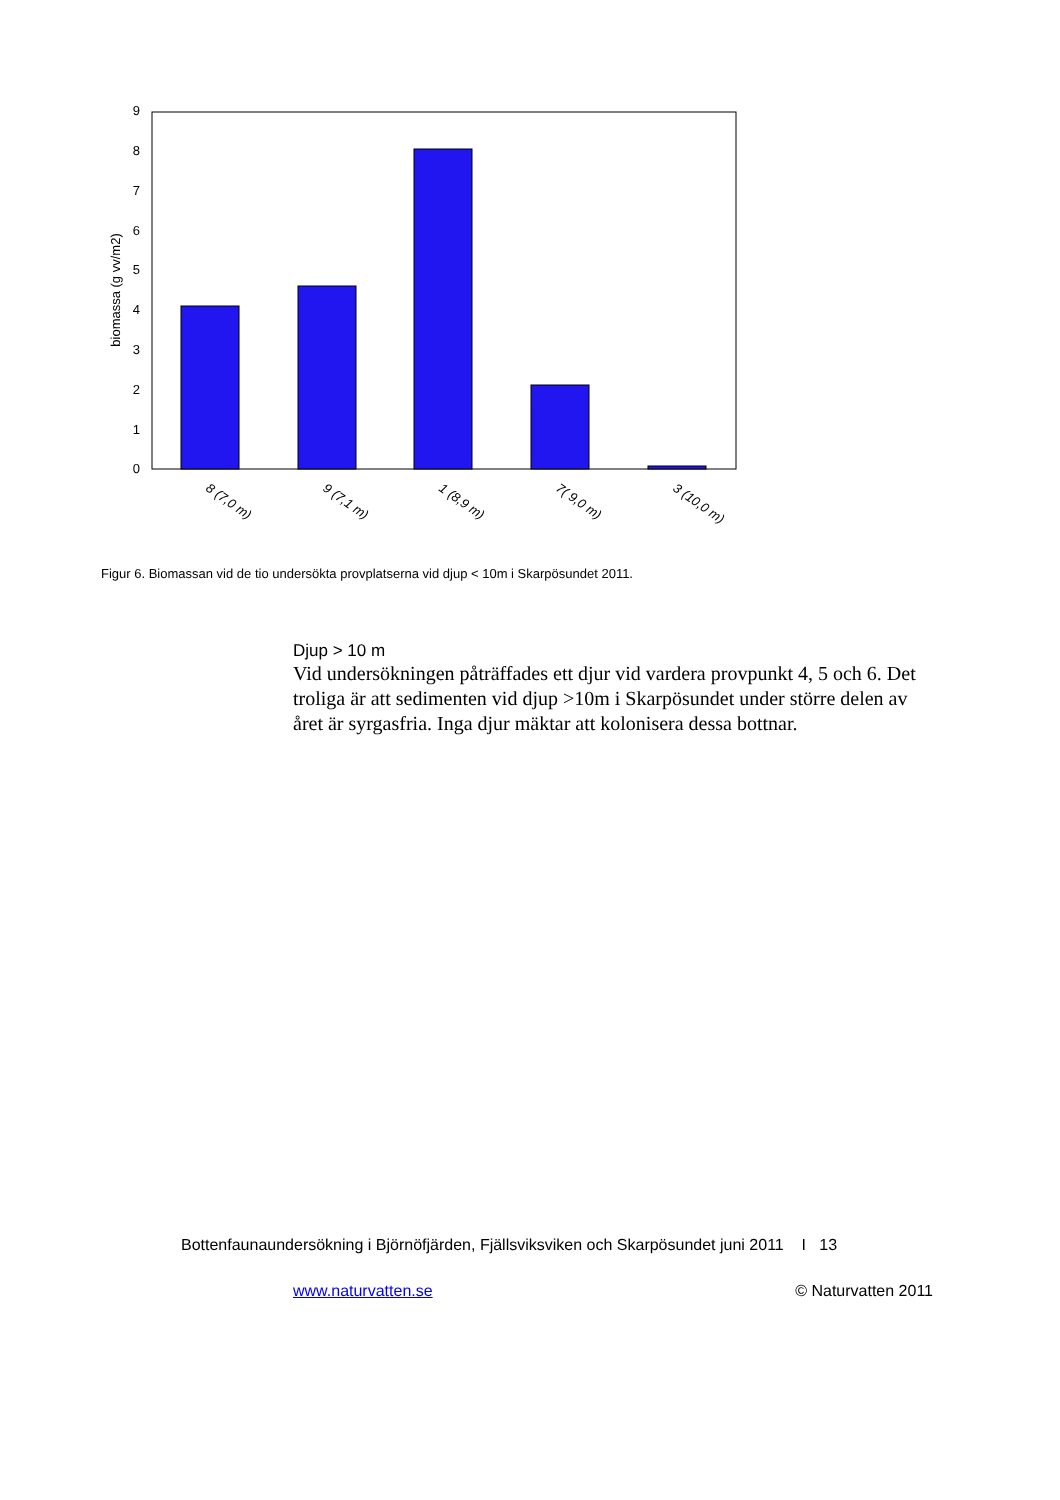biomassa (g vv/m2)
9
8
7
6
5
4
3
2
1
0
8 (7,0 m)
9 (7,1 m)
1 (8,9 m)
7( 9,0 m)
3 (10,0 m)
Figur 6. Biomassan vid de tio undersökta provplatserna vid djup < 10m i Skarpösundet 2011.
Djup > 10 m
Vid undersökningen påträffades ett djur vid vardera provpunkt 4, 5 och 6. Det troliga är att sedimenten vid djup >10m i Skarpösundet under större delen av året är syrgasfria. Inga djur mäktar att kolonisera dessa bottnar.
Bottenfaunaundersökning i Björnöfjärden, Fjällsviksviken och Skarpösundet juni 2011 I 13
www.naturvatten.se © Naturvatten 2011